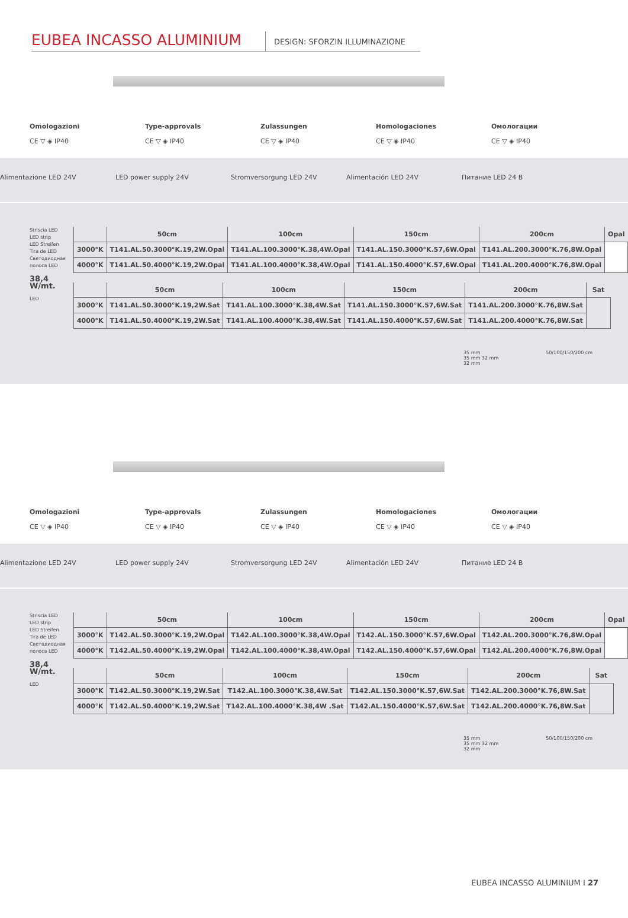EUBEA INCASSO ALUMINIUM
DESIGN: SFORZIN ILLUMINAZIONE
Omologazioni
CE ▽ ◈ IP40
Type-approvals
CE ▽ ◈ IP40
Zulassungen
CE ▽ ◈ IP40
Homologaciones
CE ▽ ◈ IP40
Омологации
CE ▽ ◈ IP40
Alimentazione LED 24V LED power supply 24V Stromversorgung LED 24V Alimentación LED 24V Питание LED 24 В
Striscia LED
LED strip
LED Streifen
Tira de LED
Светодиодная полоса LED
38,4 W/mt.
LED
| | 50cm | 100cm | 150cm | 200cm | Opal |
| --- | --- | --- | --- | --- | --- |
| 3000°K | T141.AL.50.3000°K.19,2W.Opal | T141.AL.100.3000°K.38,4W.Opal | T141.AL.150.3000°K.57,6W.Opal | T141.AL.200.3000°K.76,8W.Opal | |
| 4000°K | T141.AL.50.4000°K.19,2W.Opal | T141.AL.100.4000°K.38,4W.Opal | T141.AL.150.4000°K.57,6W.Opal | T141.AL.200.4000°K.76,8W.Opal | |
| | 50cm | 100cm | 150cm | 200cm | Sat |
| --- | --- | --- | --- | --- | --- |
| 3000°K | T141.AL.50.3000°K.19,2W.Sat | T141.AL.100.3000°K.38,4W.Sat | T141.AL.150.3000°K.57,6W.Sat | T141.AL.200.3000°K.76,8W.Sat | |
| 4000°K | T141.AL.50.4000°K.19,2W.Sat | T141.AL.100.4000°K.38,4W.Sat | T141.AL.150.4000°K.57,6W.Sat | T141.AL.200.4000°K.76,8W.Sat | |
35 mm
35 mm 32 mm
32 mm
50/100/150/200 cm
Omologazioni
CE ▽ ◈ IP40
Type-approvals
CE ▽ ◈ IP40
Zulassungen
CE ▽ ◈ IP40
Homologaciones
CE ▽ ◈ IP40
Омологации
CE ▽ ◈ IP40
Alimentazione LED 24V LED power supply 24V Stromversorgung LED 24V Alimentación LED 24V Питание LED 24 В
Striscia LED
LED strip
LED Streifen
Tira de LED
Светодиодная полоса LED
38,4 W/mt.
LED
| | 50cm | 100cm | 150cm | 200cm | Opal |
| --- | --- | --- | --- | --- | --- |
| 3000°K | T142.AL.50.3000°K.19,2W.Opal | T142.AL.100.3000°K.38,4W.Opal | T142.AL.150.3000°K.57,6W.Opal | T142.AL.200.3000°K.76,8W.Opal | |
| 4000°K | T142.AL.50.4000°K.19,2W.Opal | T142.AL.100.4000°K.38,4W.Opal | T142.AL.150.4000°K.57,6W.Opal | T142.AL.200.4000°K.76,8W.Opal | |
| | 50cm | 100cm | 150cm | 200cm | Sat |
| --- | --- | --- | --- | --- | --- |
| 3000°K | T142.AL.50.3000°K.19,2W.Sat | T142.AL.100.3000°K.38,4W.Sat | T142.AL.150.3000°K.57,6W.Sat | T142.AL.200.3000°K.76,8W.Sat | |
| 4000°K | T142.AL.50.4000°K.19,2W.Sat | T142.AL.100.4000°K.38,4W .Sat | T142.AL.150.4000°K.57,6W.Sat | T142.AL.200.4000°K.76,8W.Sat | |
35 mm
35 mm 32 mm
32 mm
50/100/150/200 cm
EUBEA INCASSO ALUMINIUM I 27